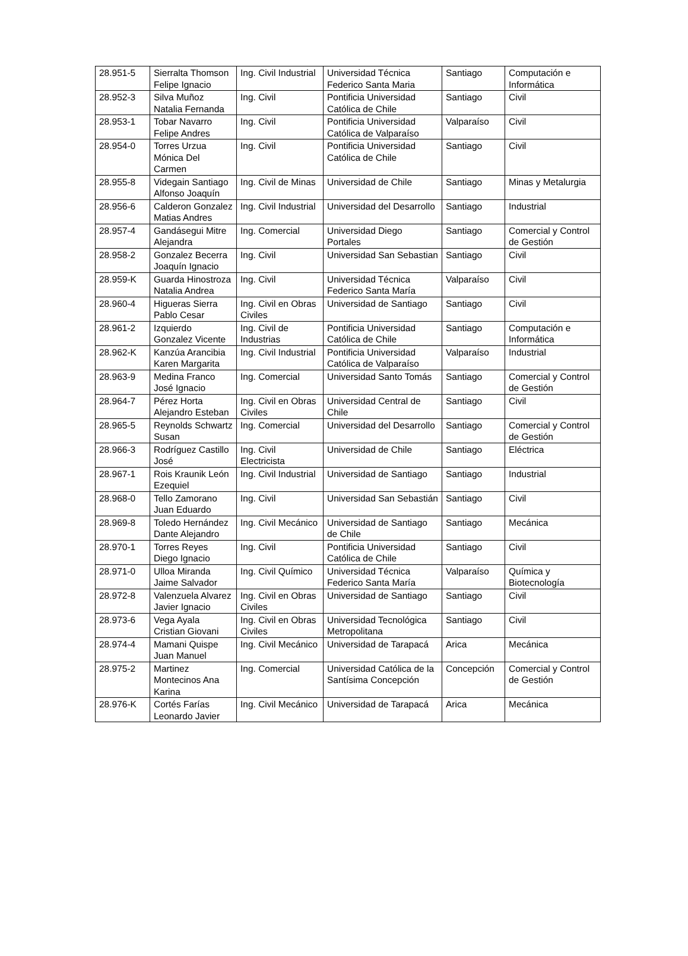| 28.951-5 | Sierralta Thomson Felipe Ignacio | Ing. Civil Industrial | Universidad Técnica Federico Santa Maria | Santiago | Computación e Informática |
| 28.952-3 | Silva Muñoz Natalia Fernanda | Ing. Civil | Pontificia Universidad Católica de Chile | Santiago | Civil |
| 28.953-1 | Tobar Navarro Felipe Andres | Ing. Civil | Pontificia Universidad Católica de Valparaíso | Valparaíso | Civil |
| 28.954-0 | Torres Urzua Mónica Del Carmen | Ing. Civil | Pontificia Universidad Católica de Chile | Santiago | Civil |
| 28.955-8 | Videgain Santiago Alfonso Joaquín | Ing. Civil de Minas | Universidad de Chile | Santiago | Minas y Metalurgia |
| 28.956-6 | Calderon Gonzalez Matias Andres | Ing. Civil Industrial | Universidad del Desarrollo | Santiago | Industrial |
| 28.957-4 | Gandásegui Mitre Alejandra | Ing. Comercial | Universidad Diego Portales | Santiago | Comercial y Control de Gestión |
| 28.958-2 | Gonzalez Becerra Joaquín Ignacio | Ing. Civil | Universidad San Sebastian | Santiago | Civil |
| 28.959-K | Guarda Hinostroza Natalia Andrea | Ing. Civil | Universidad Técnica Federico Santa María | Valparaíso | Civil |
| 28.960-4 | Higueras Sierra Pablo Cesar | Ing. Civil en Obras Civiles | Universidad de Santiago | Santiago | Civil |
| 28.961-2 | Izquierdo Gonzalez Vicente | Ing. Civil de Industrias | Pontificia Universidad Católica de Chile | Santiago | Computación e Informática |
| 28.962-K | Kanzúa Arancibia Karen Margarita | Ing. Civil Industrial | Pontificia Universidad Católica de Valparaíso | Valparaíso | Industrial |
| 28.963-9 | Medina Franco José Ignacio | Ing. Comercial | Universidad Santo Tomás | Santiago | Comercial y Control de Gestión |
| 28.964-7 | Pérez Horta Alejandro Esteban | Ing. Civil en Obras Civiles | Universidad Central de Chile | Santiago | Civil |
| 28.965-5 | Reynolds Schwartz Susan | Ing. Comercial | Universidad del Desarrollo | Santiago | Comercial y Control de Gestión |
| 28.966-3 | Rodríguez Castillo José | Ing. Civil Electricista | Universidad de Chile | Santiago | Eléctrica |
| 28.967-1 | Rois Kraunik León Ezequiel | Ing. Civil Industrial | Universidad de Santiago | Santiago | Industrial |
| 28.968-0 | Tello Zamorano Juan Eduardo | Ing. Civil | Universidad San Sebastián | Santiago | Civil |
| 28.969-8 | Toledo Hernández Dante Alejandro | Ing. Civil Mecánico | Universidad de Santiago de Chile | Santiago | Mecánica |
| 28.970-1 | Torres Reyes Diego Ignacio | Ing. Civil | Pontificia Universidad Católica de Chile | Santiago | Civil |
| 28.971-0 | Ulloa Miranda Jaime Salvador | Ing. Civil Químico | Universidad Técnica Federico Santa María | Valparaíso | Química y Biotecnología |
| 28.972-8 | Valenzuela Alvarez Javier Ignacio | Ing. Civil en Obras Civiles | Universidad de Santiago | Santiago | Civil |
| 28.973-6 | Vega Ayala Cristian Giovani | Ing. Civil en Obras Civiles | Universidad Tecnológica Metropolitana | Santiago | Civil |
| 28.974-4 | Mamani Quispe Juan Manuel | Ing. Civil Mecánico | Universidad de Tarapacá | Arica | Mecánica |
| 28.975-2 | Martinez Montecinos Ana Karina | Ing. Comercial | Universidad Católica de la Santísima Concepción | Concepción | Comercial y Control de Gestión |
| 28.976-K | Cortés Farías Leonardo Javier | Ing. Civil Mecánico | Universidad de Tarapacá | Arica | Mecánica |